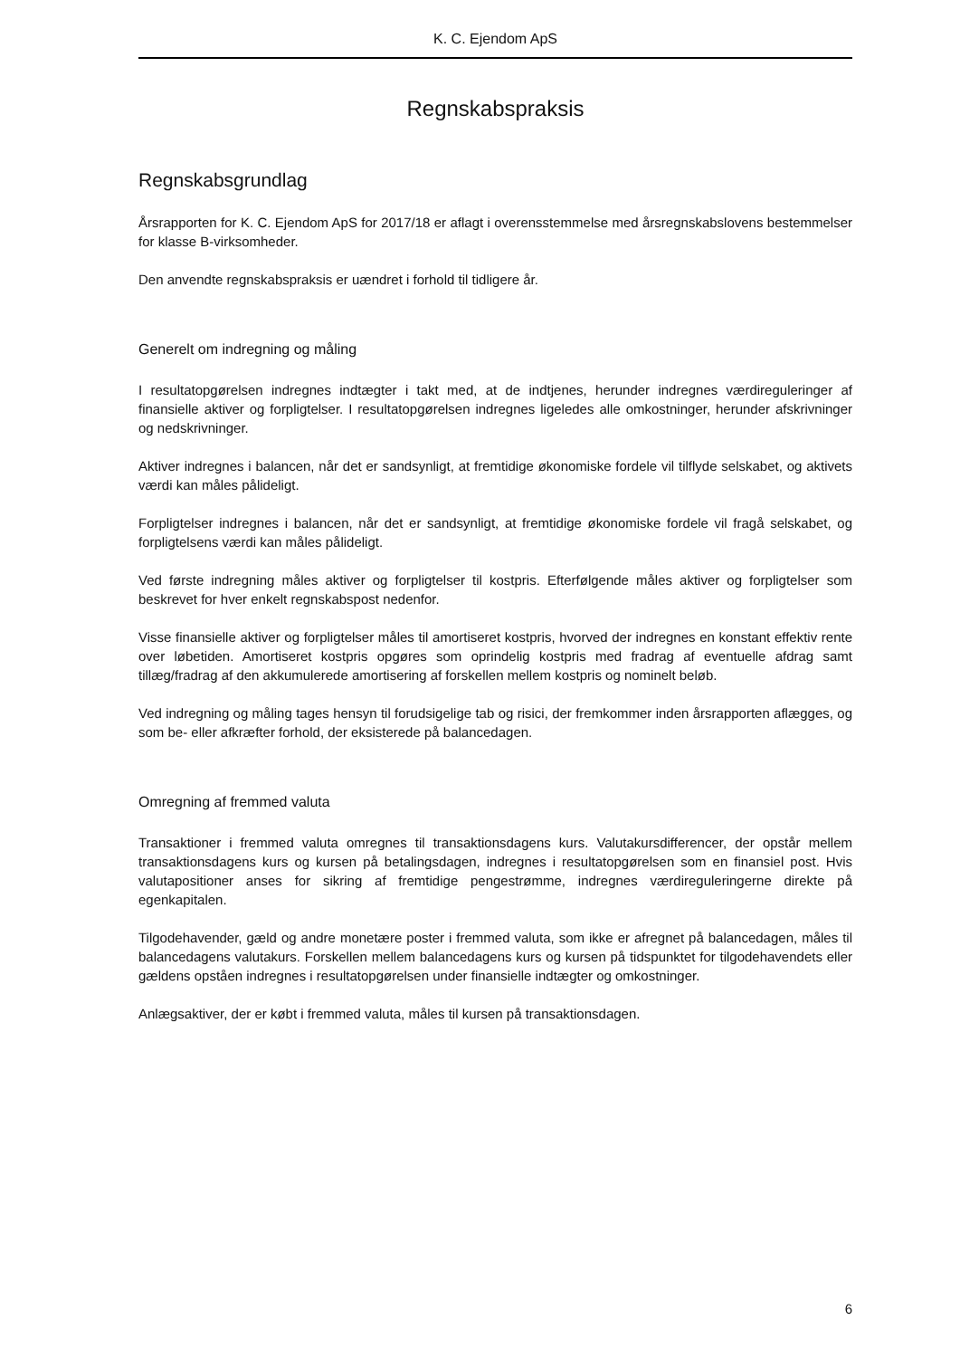K. C. Ejendom ApS
Regnskabspraksis
Regnskabsgrundlag
Årsrapporten for K. C. Ejendom ApS for 2017/18 er aflagt i overensstemmelse med årsregnskabslovens bestemmelser for klasse B-virksomheder.
Den anvendte regnskabspraksis er uændret i forhold til tidligere år.
Generelt om indregning og måling
I resultatopgørelsen indregnes indtægter i takt med, at de indtjenes, herunder indregnes værdireguleringer af finansielle aktiver og forpligtelser. I resultatopgørelsen indregnes ligeledes alle omkostninger, herunder afskrivninger og nedskrivninger.
Aktiver indregnes i balancen, når det er sandsynligt, at fremtidige økonomiske fordele vil tilflyde selskabet, og aktivets værdi kan måles pålideligt.
Forpligtelser indregnes i balancen, når det er sandsynligt, at fremtidige økonomiske fordele vil fragå selskabet, og forpligtelsens værdi kan måles pålideligt.
Ved første indregning måles aktiver og forpligtelser til kostpris. Efterfølgende måles aktiver og forpligtelser som beskrevet for hver enkelt regnskabspost nedenfor.
Visse finansielle aktiver og forpligtelser måles til amortiseret kostpris, hvorved der indregnes en konstant effektiv rente over løbetiden. Amortiseret kostpris opgøres som oprindelig kostpris med fradrag af eventuelle afdrag samt tillæg/fradrag af den akkumulerede amortisering af forskellen mellem kostpris og nominelt beløb.
Ved indregning og måling tages hensyn til forudsigelige tab og risici, der fremkommer inden årsrapporten aflægges, og som be- eller afkræfter forhold, der eksisterede på balancedagen.
Omregning af fremmed valuta
Transaktioner i fremmed valuta omregnes til transaktionsdagens kurs. Valutakursdifferencer, der opstår mellem transaktionsdagens kurs og kursen på betalingsdagen, indregnes i resultatopgørelsen som en finansiel post. Hvis valutapositioner anses for sikring af fremtidige pengestrømme, indregnes værdireguleringerne direkte på egenkapitalen.
Tilgodehavender, gæld og andre monetære poster i fremmed valuta, som ikke er afregnet på balancedagen, måles til balancedagens valutakurs. Forskellen mellem balancedagens kurs og kursen på tidspunktet for tilgodehavendets eller gældens opståen indregnes i resultatopgørelsen under finansielle indtægter og omkostninger.
Anlægsaktiver, der er købt i fremmed valuta, måles til kursen på transaktionsdagen.
6